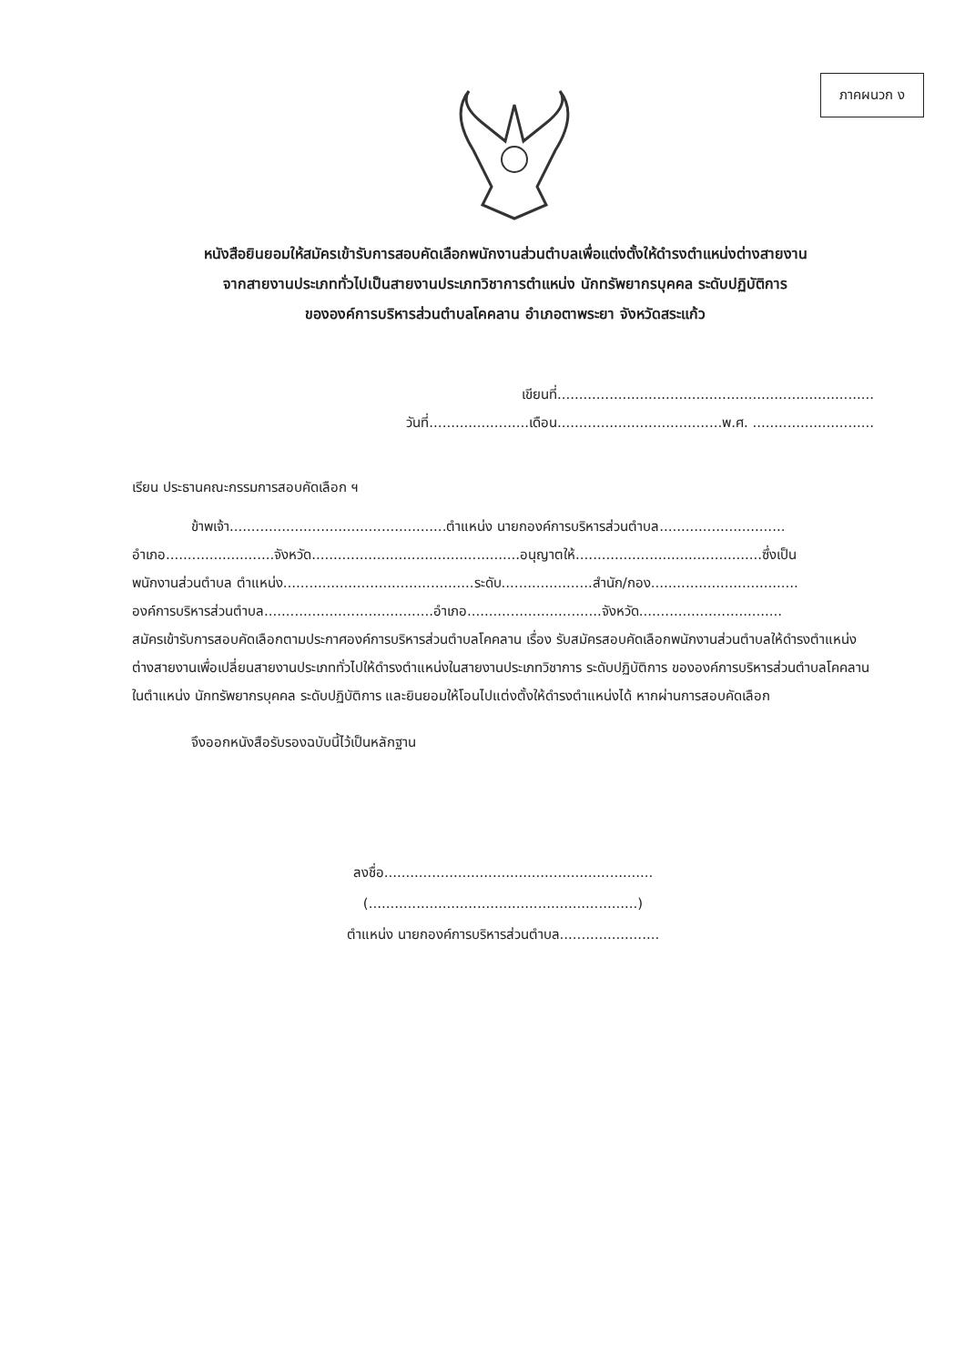ภาคผนวก ง
หนังสือยินยอมให้สมัครเข้ารับการสอบคัดเลือกพนักงานส่วนตำบลเพื่อแต่งตั้งให้ดำรงตำแหน่งต่างสายงาน
จากสายงานประเภททั่วไปเป็นสายงานประเภทวิชาการตำแหน่ง นักทรัพยากรบุคคล ระดับปฏิบัติการ
ขององค์การบริหารส่วนตำบลโคคลาน อำเภอตาพระยา จังหวัดสระแก้ว
เขียนที่.........................................................................
วันที่.......................เดือน......................................พ.ศ. ............................
เรียน ประธานคณะกรรมการสอบคัดเลือก ฯ
ข้าพเจ้า..................................................ตำแหน่ง นายกองค์การบริหารส่วนตำบล.............................
อำเภอ.........................จังหวัด................................................อนุญาตให้...........................................ซึ่งเป็น
พนักงานส่วนตำบล ตำแหน่ง............................................ระดับ.....................สำนัก/กอง..................................
องค์การบริหารส่วนตำบล.......................................อำเภอ...............................จังหวัด.................................
สมัครเข้ารับการสอบคัดเลือกตามประกาศองค์การบริหารส่วนตำบลโคคลาน เรื่อง รับสมัครสอบคัดเลือกพนักงานส่วนตำบลให้ดำรงตำแหน่งต่างสายงานเพื่อเปลี่ยนสายงานประเภททั่วไปให้ดำรงตำแหน่งในสายงานประเภทวิชาการ ระดับปฏิบัติการ ขององค์การบริหารส่วนตำบลโคคลาน ในตำแหน่ง นักทรัพยากรบุคคล ระดับปฏิบัติการ และยินยอมให้โอนไปแต่งตั้งให้ดำรงตำแหน่งได้ หากผ่านการสอบคัดเลือก
จึงออกหนังสือรับรองฉบับนี้ไว้เป็นหลักฐาน
ลงชื่อ..............................................................
(..............................................................)
ตำแหน่ง นายกองค์การบริหารส่วนตำบล.......................